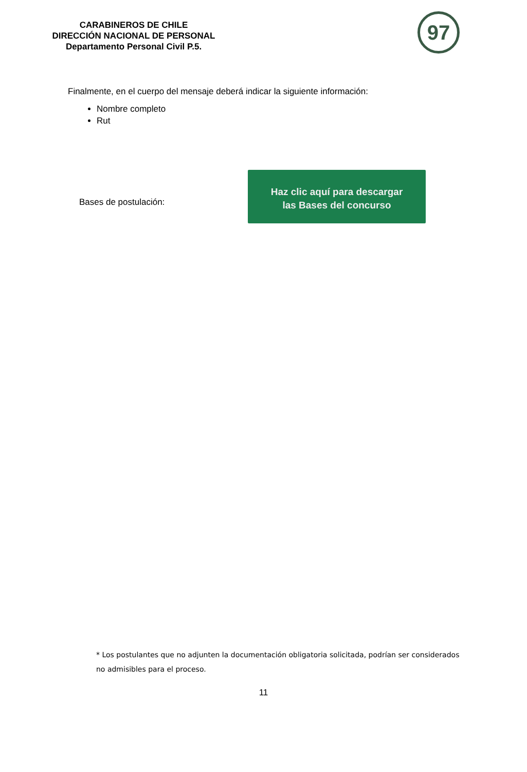CARABINEROS DE CHILE
DIRECCIÓN NACIONAL DE PERSONAL
Departamento Personal Civil P.5.
97
Finalmente, en el cuerpo del mensaje deberá indicar la siguiente información:
Nombre completo
Rut
Bases de postulación:
Haz clic aquí para descargar
las Bases del concurso
* Los postulantes que no adjunten la documentación obligatoria solicitada, podrían ser considerados no admisibles para el proceso.
11